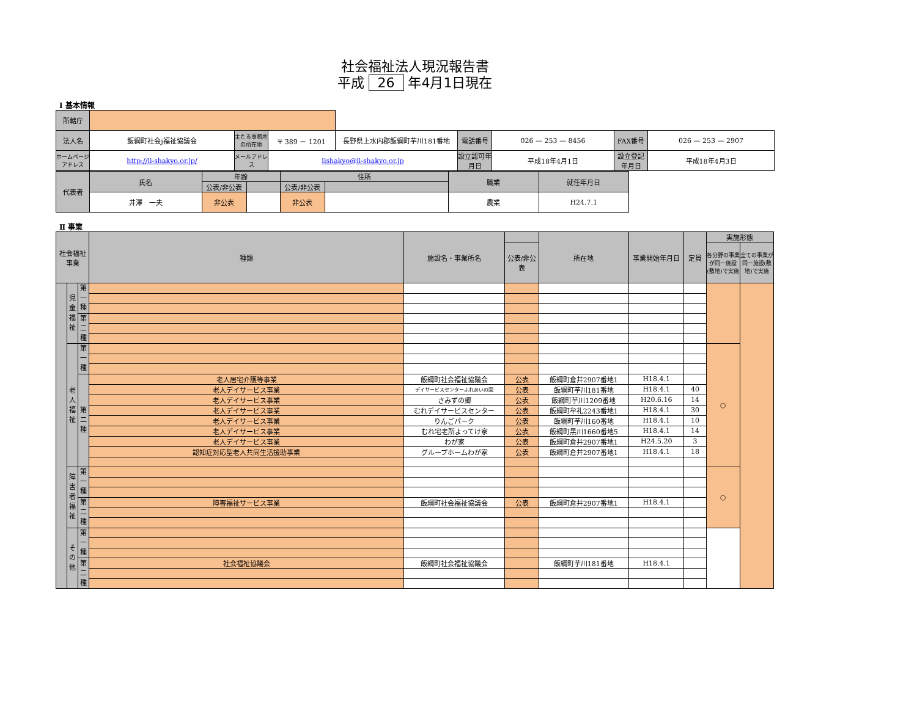社会福祉法人現況報告書
平成 26 年4月1日現在
Ⅰ 基本情報
| 所轄庁 | | | | | | | | |
| 法人名 | 飯綱町社会j福祉協議会 | 主たる事務所の所在地 | 〒 389 － 1201 | 長野県上水内郡飯綱町芋川181番地 | 電話番号 | 026 — 253 — 8456 | FAX番号 | 026 — 253 — 2907 |
| ホームページアドレス | http://ii-shakyo.or.jp/ | メールアドレス | iishakyo@ii-shakyo.or.jp | | 設立認可年月日 | 平成18年4月1日 | 設立登記年月日 | 平成18年4月3日 |
| 代表者 | 氏名 | 年齢 | | 住所 | | 職業 | 就任年月日 |
| | | 公表/非公表 | | 公表/非公表 | | | |
| | 井澤 一夫 | 非公表 | | 非公表 | | 農業 | H24.7.1 |
Ⅱ 事業
| 社会福祉事業 | | | 種類 | 施設名・事業所名 | | 所在地 | 事業開始年月日 | 定員 | 実施形態 | |
| | | | | | 公表/非公表 | | | | 各分野の事業が同一施設(敷地)で実施 | 全ての事業が同一施設(敷地)で実施 |
| | 児童福祉 | 第一種 | | | | | | | | |
| | | 第二種 | | | | | | | | |
| | 老人福祉 | 第一種 | | | | | | | ○ | |
| | | 第二種 | 老人居宅介護等事業 | 飯綱町社会福祉協議会 | 公表 | 飯綱町倉井2907番地1 | H18.4.1 | | | |
| | | | 老人デイサービス事業 | デイサービスセンターふれあいの園 | 公表 | 飯綱町芋川181番地 | H18.4.1 | 40 | | |
| | | | 老人デイサービス事業 | さみずの郷 | 公表 | 飯綱町芋川1209番地 | H20.6.16 | 14 | | |
| | | | 老人デイサービス事業 | むれデイサービスセンター | 公表 | 飯綱町牟礼2243番地1 | H18.4.1 | 30 | | |
| | | | 老人デイサービス事業 | りんごパーク | 公表 | 飯綱町芋川160番地 | H18.4.1 | 10 | | |
| | | | 老人デイサービス事業 | むれ宅老所よってけ家 | 公表 | 飯綱町黒川1660番地5 | H18.4.1 | 14 | | |
| | | | 老人デイサービス事業 | わが家 | 公表 | 飯綱町倉井2907番地1 | H24.5.20 | 3 | | |
| | | | 認知症対応型老人共同生活援助事業 | グループホームわが家 | 公表 | 飯綱町倉井2907番地1 | H18.4.1 | 18 | | |
| | 障害者福祉 | 第一種 | | | | | | | ○ | |
| | | 第二種 | 障害福祉サービス事業 | 飯綱町社会福祉協議会 | 公表 | 飯綱町倉井2907番地1 | H18.4.1 | | | |
| | その他 | 第一種 | | | | | | | | |
| | | 第二種 | 社会福祉協議会 | 飯綱町社会福祉協議会 | | 飯綱町芋川181番地 | H18.4.1 | | | |